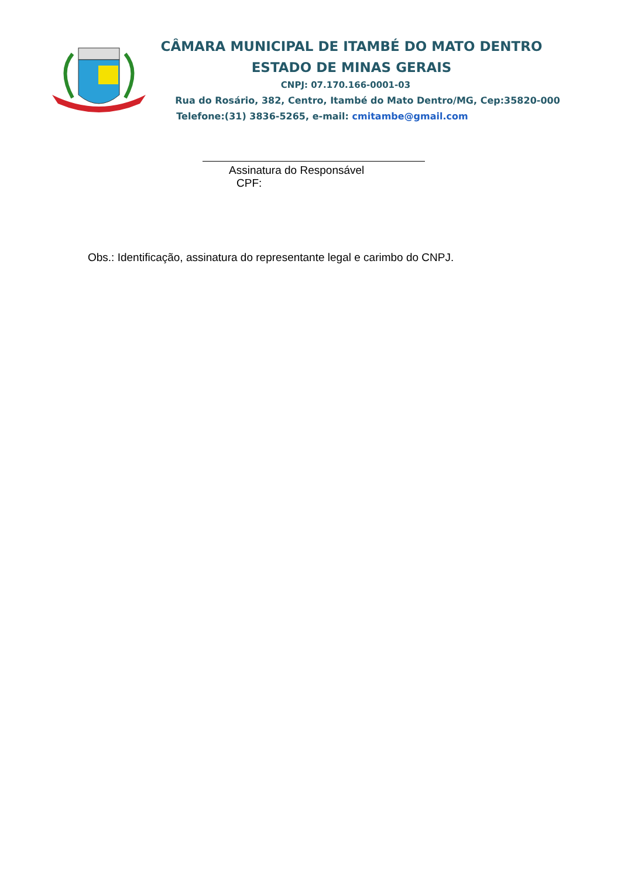CÂMARA MUNICIPAL DE ITAMBÉ DO MATO DENTRO
ESTADO DE MINAS GERAIS
CNPJ: 07.170.166-0001-03
Rua do Rosário, 382, Centro, Itambé do Mato Dentro/MG, Cep:35820-000
Telefone:(31) 3836-5265, e-mail: cmitambe@gmail.com
Assinatura do Responsável
CPF:
Obs.: Identificação, assinatura do representante legal e carimbo do CNPJ.